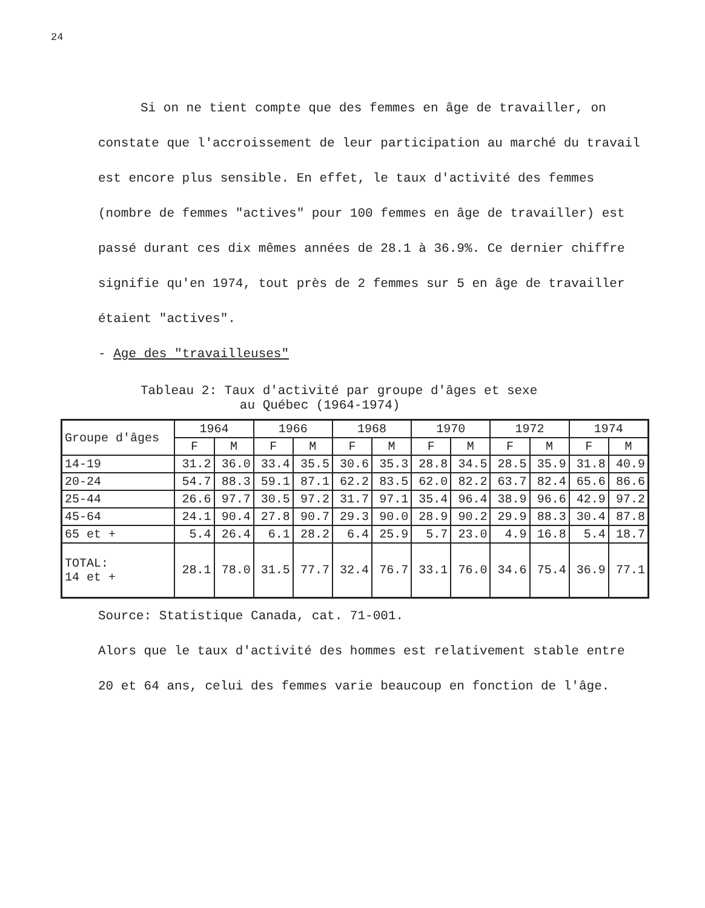24
Si on ne tient compte que des femmes en âge de travailler, on constate que l'accroissement de leur participation au marché du travail est encore plus sensible. En effet, le taux d'activité des femmes (nombre de femmes "actives" pour 100 femmes en âge de travailler) est passé durant ces dix mêmes années de 28.1 à 36.9%. Ce dernier chiffre signifie qu'en 1974, tout près de 2 femmes sur 5 en âge de travailler étaient "actives".
- Age des "travailleuses"
Tableau 2: Taux d'activité par groupe d'âges et sexe
au Québec (1964-1974)
| Groupe d'âges | 1964 | | 1966 | | 1968 | | 1970 | | 1972 | | 1974 | |
| --- | --- | --- | --- | --- | --- | --- | --- | --- | --- | --- | --- | --- |
| | F | M | F | M | F | M | F | M | F | M | F | M |
| 14-19 | 31.2 | 36.0 | 33.4 | 35.5 | 30.6 | 35.3 | 28.8 | 34.5 | 28.5 | 35.9 | 31.8 | 40.9 |
| 20-24 | 54.7 | 88.3 | 59.1 | 87.1 | 62.2 | 83.5 | 62.0 | 82.2 | 63.7 | 82.4 | 65.6 | 86.6 |
| 25-44 | 26.6 | 97.7 | 30.5 | 97.2 | 31.7 | 97.1 | 35.4 | 96.4 | 38.9 | 96.6 | 42.9 | 97.2 |
| 45-64 | 24.1 | 90.4 | 27.8 | 90.7 | 29.3 | 90.0 | 28.9 | 90.2 | 29.9 | 88.3 | 30.4 | 87.8 |
| 65 et + | 5.4 | 26.4 | 6.1 | 28.2 | 6.4 | 25.9 | 5.7 | 23.0 | 4.9 | 16.8 | 5.4 | 18.7 |
| TOTAL: 14 et + | 28.1 | 78.0 | 31.5 | 77.7 | 32.4 | 76.7 | 33.1 | 76.0 | 34.6 | 75.4 | 36.9 | 77.1 |
Source: Statistique Canada, cat. 71-001.
Alors que le taux d'activité des hommes est relativement stable entre 20 et 64 ans, celui des femmes varie beaucoup en fonction de l'âge.